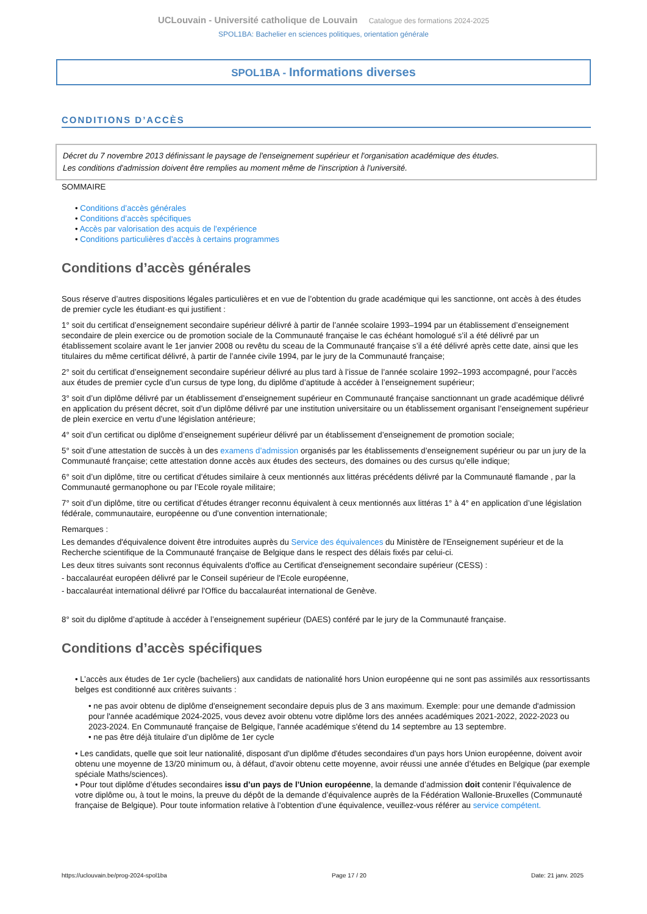UCLouvain - Université catholique de Louvain Catalogue des formations 2024-2025
SPOL1BA: Bachelier en sciences politiques, orientation générale
SPOL1BA - Informations diverses
CONDITIONS D’ACCÈS
Décret du 7 novembre 2013 définissant le paysage de l'enseignement supérieur et l'organisation académique des études.
Les conditions d'admission doivent être remplies au moment même de l'inscription à l'université.
SOMMAIRE
• Conditions d’accès générales
• Conditions d’accès spécifiques
• Accès par valorisation des acquis de l’expérience
• Conditions particulières d’accès à certains programmes
Conditions d’accès générales
Sous réserve d’autres dispositions légales particulières et en vue de l’obtention du grade académique qui les sanctionne, ont accès à des études de premier cycle les étudiant·es qui justifient :
1° soit du certificat d’enseignement secondaire supérieur délivré à partir de l’année scolaire 1993–1994 par un établissement d’enseignement secondaire de plein exercice ou de promotion sociale de la Communauté française le cas échéant homologué s’il a été délivré par un établissement scolaire avant le 1er janvier 2008 ou revêtu du sceau de la Communauté française s’il a été délivré après cette date, ainsi que les titulaires du même certificat délivré, à partir de l’année civile 1994, par le jury de la Communauté française;
2° soit du certificat d’enseignement secondaire supérieur délivré au plus tard à l’issue de l’année scolaire 1992–1993 accompagné, pour l’accès aux études de premier cycle d’un cursus de type long, du diplôme d’aptitude à accéder à l’enseignement supérieur;
3° soit d’un diplôme délivré par un établissement d’enseignement supérieur en Communauté française sanctionnant un grade académique délivré en application du présent décret, soit d’un diplôme délivré par une institution universitaire ou un établissement organisant l’enseignement supérieur de plein exercice en vertu d’une législation antérieure;
4° soit d’un certificat ou diplôme d’enseignement supérieur délivré par un établissement d’enseignement de promotion sociale;
5° soit d’une attestation de succès à un des examens d’admission organisés par les établissements d’enseignement supérieur ou par un jury de la Communauté française; cette attestation donne accès aux études des secteurs, des domaines ou des cursus qu’elle indique;
6° soit d’un diplôme, titre ou certificat d’études similaire à ceux mentionnés aux littéras précédents délivré par la Communauté flamande , par la Communauté germanophone ou par l’Ecole royale militaire;
7° soit d’un diplôme, titre ou certificat d’études étranger reconnu équivalent à ceux mentionnés aux littéras 1° à 4° en application d’une législation fédérale, communautaire, européenne ou d’une convention internationale;
Remarques :
Les demandes d'équivalence doivent être introduites auprès du Service des équivalences du Ministère de l'Enseignement supérieur et de la Recherche scientifique de la Communauté française de Belgique dans le respect des délais fixés par celui-ci.
Les deux titres suivants sont reconnus équivalents d'office au Certificat d'enseignement secondaire supérieur (CESS) :
- baccalauréat européen délivré par le Conseil supérieur de l'Ecole européenne,
- baccalauréat international délivré par l'Office du baccalauréat international de Genève.
8° soit du diplôme d’aptitude à accéder à l’enseignement supérieur (DAES) conféré par le jury de la Communauté française.
Conditions d’accès spécifiques
• L’accès aux études de 1er cycle (bacheliers) aux candidats de nationalité hors Union européenne qui ne sont pas assimilés aux ressortissants belges est conditionné aux critères suivants :
• ne pas avoir obtenu de diplôme d'enseignement secondaire depuis plus de 3 ans maximum. Exemple: pour une demande d'admission pour l'année académique 2024-2025, vous devez avoir obtenu votre diplôme lors des années académiques 2021-2022, 2022-2023 ou 2023-2024. En Communauté française de Belgique, l'année académique s'étend du 14 septembre au 13 septembre.
• ne pas être déjà titulaire d’un diplôme de 1er cycle
• Les candidats, quelle que soit leur nationalité, disposant d'un diplôme d'études secondaires d'un pays hors Union européenne, doivent avoir obtenu une moyenne de 13/20 minimum ou, à défaut, d'avoir obtenu cette moyenne, avoir réussi une année d’études en Belgique (par exemple spéciale Maths/sciences).
• Pour tout diplôme d’études secondaires issu d’un pays de l’Union européenne, la demande d’admission doit contenir l’équivalence de votre diplôme ou, à tout le moins, la preuve du dépôt de la demande d’équivalence auprès de la Fédération Wallonie-Bruxelles (Communauté française de Belgique). Pour toute information relative à l’obtention d’une équivalence, veuillez-vous référer au service compétent.
https://uclouvain.be/prog-2024-spol1ba Page 17 / 20 Date: 21 janv. 2025